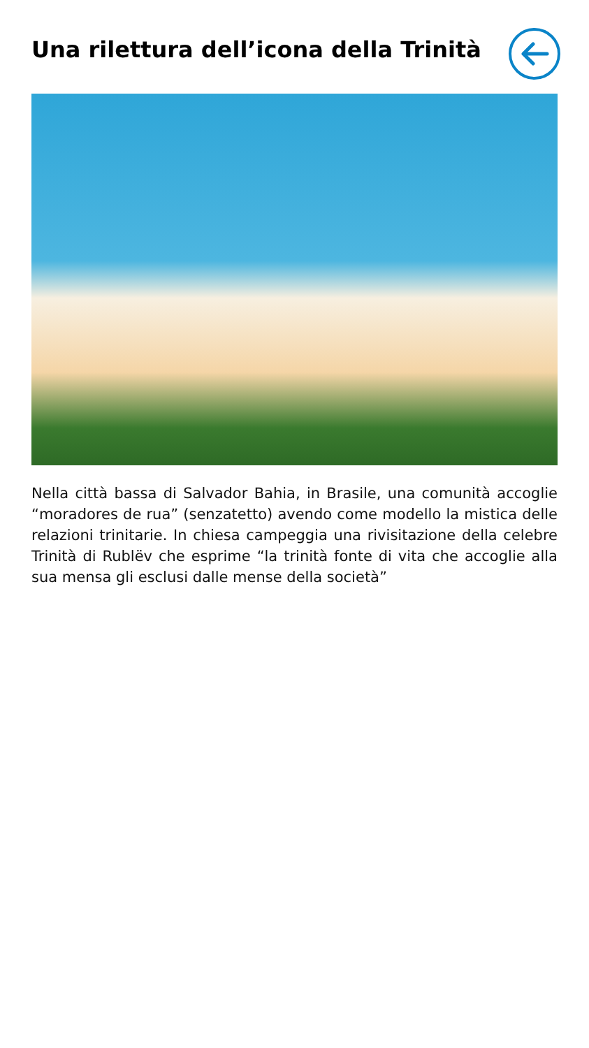Una rilettura dell’icona della Trinità
Nella città bassa di Salvador Bahia, in Brasile, una comunità accoglie “moradores de rua” (senzatetto) avendo come modello la mistica delle relazioni trinitarie. In chiesa campeggia una rivisitazione della celebre Trinità di Rublëv che esprime “la trinità fonte di vita che accoglie alla sua mensa gli esclusi dalle mense della società”